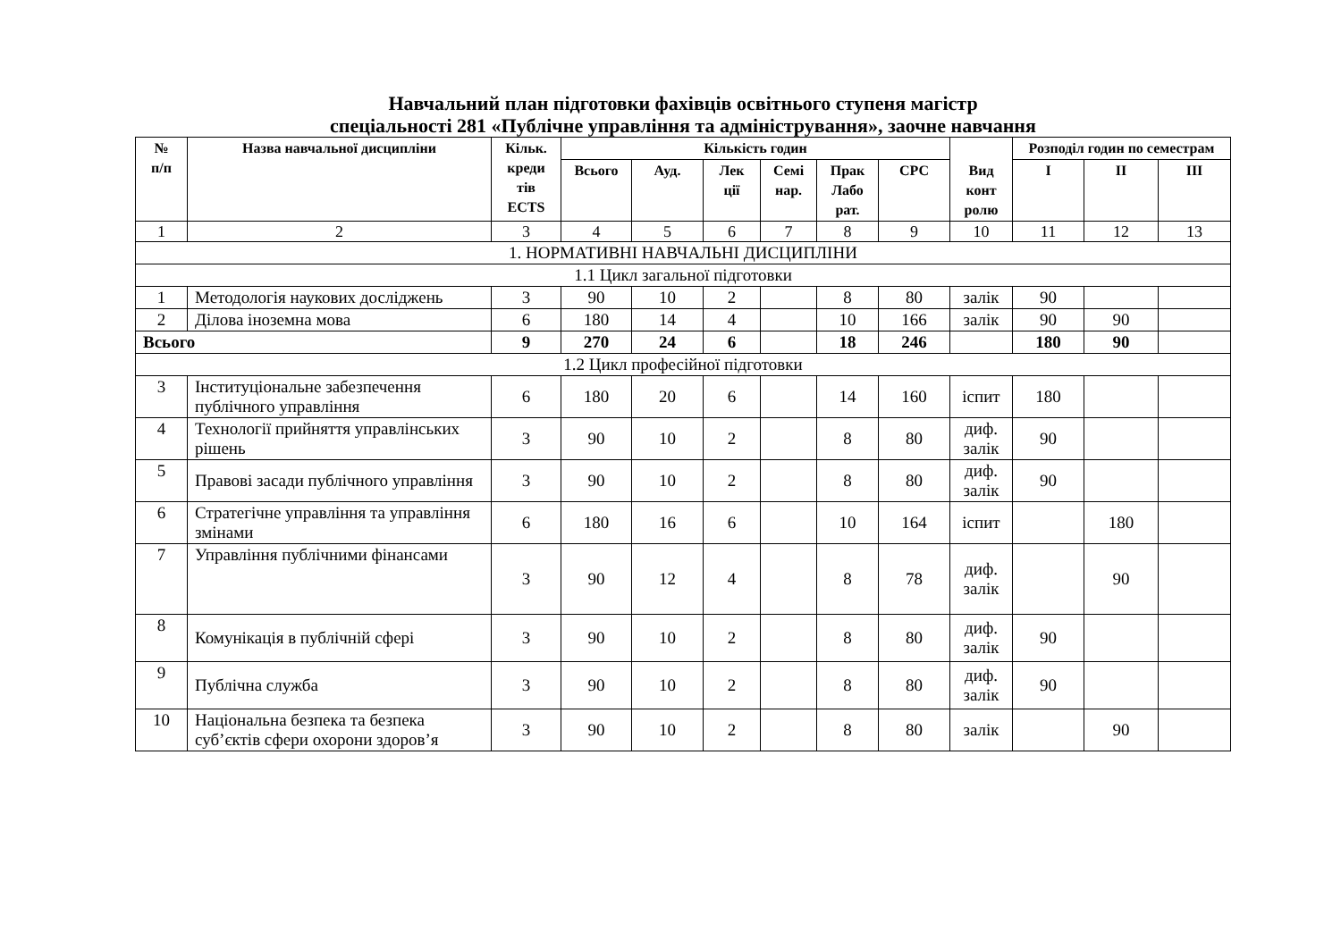Навчальний план підготовки фахівців освітнього ступеня магістр
спеціальності 281 «Публічне управління та адміністрування», заочне навчання
| № п/п | Назва навчальної дисципліни | Кільк. креди тів ECTS | Кількість годин | | | | | | Вид конт ролю | Розподіл годин по семестрам | | |
| --- | --- | --- | --- | --- | --- | --- | --- | --- | --- | --- | --- | --- |
| | | | Всього | Ауд. | Лек ції | Семі нар. | Прак Лабо рат. | СРС | | І | ІІ | ІІІ |
| 1 | 2 | 3 | 4 | 5 | 6 | 7 | 8 | 9 | 10 | 11 | 12 | 13 |
| 1. НОРМАТИВНІ НАВЧАЛЬНІ ДИСЦИПЛІНИ | | | | | | | | | | | | |
| 1.1 Цикл загальної підготовки | | | | | | | | | | | | |
| 1 | Методологія наукових досліджень | 3 | 90 | 10 | 2 | | 8 | 80 | залік | 90 | | |
| 2 | Ділова іноземна мова | 6 | 180 | 14 | 4 | | 10 | 166 | залік | 90 | 90 | |
| Всього | | 9 | 270 | 24 | 6 | | 18 | 246 | | 180 | 90 | |
| 1.2 Цикл професійної підготовки | | | | | | | | | | | | |
| 3 | Інституціональне забезпечення публічного управління | 6 | 180 | 20 | 6 | | 14 | 160 | іспит | 180 | | |
| 4 | Технології прийняття управлінських рішень | 3 | 90 | 10 | 2 | | 8 | 80 | диф. залік | 90 | | |
| 5 | Правові засади публічного управління | 3 | 90 | 10 | 2 | | 8 | 80 | диф. залік | 90 | | |
| 6 | Стратегічне управління та управління змінами | 6 | 180 | 16 | 6 | | 10 | 164 | іспит | | 180 | |
| 7 | Управління публічними фінансами | 3 | 90 | 12 | 4 | | 8 | 78 | диф. залік | | 90 | |
| 8 | Комунікація в публічній сфері | 3 | 90 | 10 | 2 | | 8 | 80 | диф. залік | 90 | | |
| 9 | Публічна служба | 3 | 90 | 10 | 2 | | 8 | 80 | диф. залік | 90 | | |
| 10 | Національна безпека та безпека суб’єктів сфери охорони здоров’я | 3 | 90 | 10 | 2 | | 8 | 80 | залік | | 90 | |